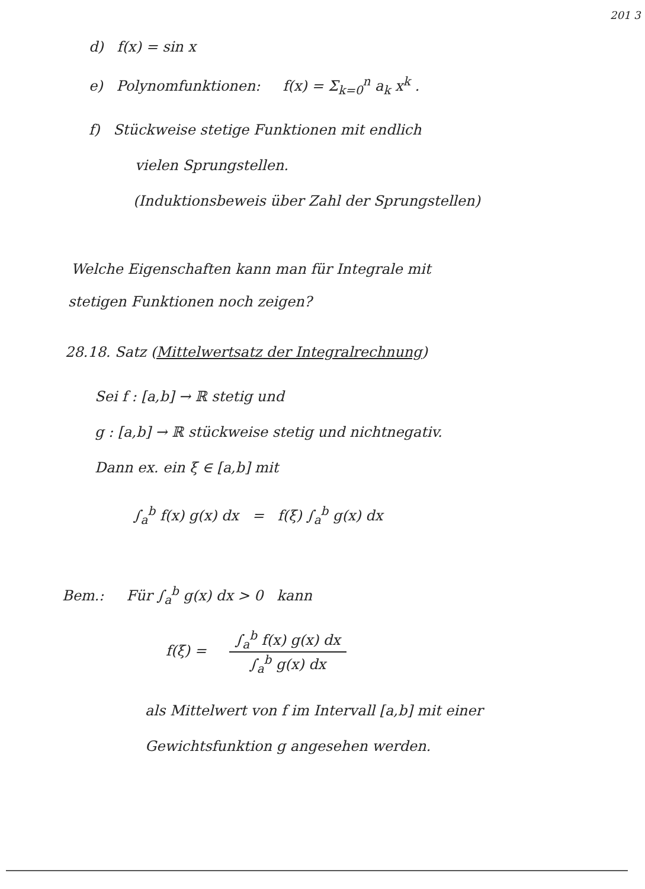201 3
d) f(x) = sin x
e) Polynomfunktionen: f(x) = Σ<sub>k=0</sub><sup>n</sup> a<sub>k</sub> x<sup>k</sup> .
f) Stückweise stetige Funktionen mit endlich
vielen Sprungstellen.
(Induktionsbeweis über Zahl der Sprungstellen)
Welche Eigenschaften kann man für Integrale mit
stetigen Funktionen noch zeigen?
28.18. Satz (Mittelwertsatz der Integralrechnung)
Sei f : [a,b] → ℝ stetig und
g : [a,b] → ℝ stückweise stetig und nichtnegativ.
Dann ex. ein ξ ∈ [a,b] mit
∫<sub>a</sub><sup>b</sup> f(x) g(x) dx = f(ξ) ∫<sub>a</sub><sup>b</sup> g(x) dx
Bem.: Für ∫<sub>a</sub><sup>b</sup> g(x) dx > 0 kann
f(ξ) = ∫<sub>a</sub><sup>b</sup> f(x) g(x) dx ∫<sub>a</sub><sup>b</sup> g(x) dx
als Mittelwert von f im Intervall [a,b] mit einer
Gewichtsfunktion g angesehen werden.